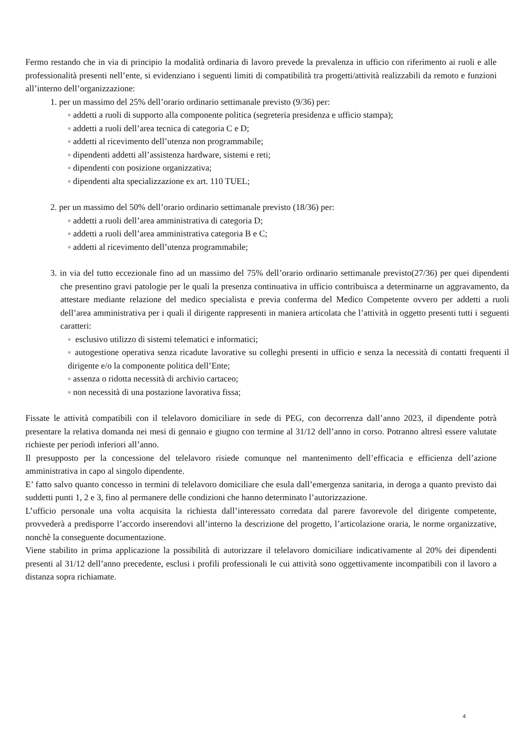Fermo restando che in via di principio la modalità ordinaria di lavoro prevede la prevalenza in ufficio con riferimento ai ruoli e alle professionalità presenti nell’ente, si evidenziano i seguenti limiti di compatibilità tra progetti/attività realizzabili da remoto e funzioni all’interno dell’organizzazione:
1. per un massimo del 25% dell’orario ordinario settimanale previsto (9/36) per:
◦ addetti a ruoli di supporto alla componente politica (segreteria presidenza e ufficio stampa);
◦ addetti a ruoli dell’area tecnica di categoria C e D;
◦ addetti al ricevimento dell’utenza non programmabile;
◦ dipendenti addetti all’assistenza hardware, sistemi e reti;
◦ dipendenti con posizione organizzativa;
◦ dipendenti alta specializzazione ex art. 110 TUEL;
2. per un massimo del 50% dell’orario ordinario settimanale previsto (18/36) per:
◦ addetti a ruoli dell’area amministrativa di categoria D;
◦ addetti a ruoli dell’area amministrativa categoria B e C;
◦ addetti al ricevimento dell’utenza programmabile;
3. in via del tutto eccezionale fino ad un massimo del 75% dell’orario ordinario settimanale previsto(27/36) per quei dipendenti che presentino gravi patologie per le quali la presenza continuativa in ufficio contribuisca a determinarne un aggravamento, da attestare mediante relazione del medico specialista e previa conferma del Medico Competente ovvero per addetti a ruoli dell’area amministrativa per i quali il dirigente rappresenti in maniera articolata che l’attività in oggetto presenti tutti i seguenti caratteri:
◦ esclusivo utilizzo di sistemi telematici e informatici;
◦ autogestione operativa senza ricadute lavorative su colleghi presenti in ufficio e senza la necessità di contatti frequenti il dirigente e/o la componente politica dell’Ente;
◦ assenza o ridotta necessità di archivio cartaceo;
◦ non necessità di una postazione lavorativa fissa;
Fissate le attività compatibili con il telelavoro domiciliare in sede di PEG, con decorrenza dall’anno 2023, il dipendente potrà presentare la relativa domanda nei mesi di gennaio e giugno con termine al 31/12 dell’anno in corso. Potranno altresì essere valutate richieste per periodi inferiori all’anno.
Il presupposto per la concessione del telelavoro risiede comunque nel mantenimento dell’efficacia e efficienza dell’azione amministrativa in capo al singolo dipendente.
E’ fatto salvo quanto concesso in termini di telelavoro domiciliare che esula dall’emergenza sanitaria, in deroga a quanto previsto dai suddetti punti 1, 2 e 3, fino al permanere delle condizioni che hanno determinato l’autorizzazione.
L’ufficio personale una volta acquisita la richiesta dall’interessato corredata dal parere favorevole del dirigente competente, provvederà a predisporre l’accordo inserendovi all’interno la descrizione del progetto, l’articolazione oraria, le norme organizzative, nonchè la conseguente documentazione.
Viene stabilito in prima applicazione la possibilità di autorizzare il telelavoro domiciliare indicativamente al 20% dei dipendenti presenti al 31/12 dell’anno precedente, esclusi i profili professionali le cui attività sono oggettivamente incompatibili con il lavoro a distanza sopra richiamate.
4